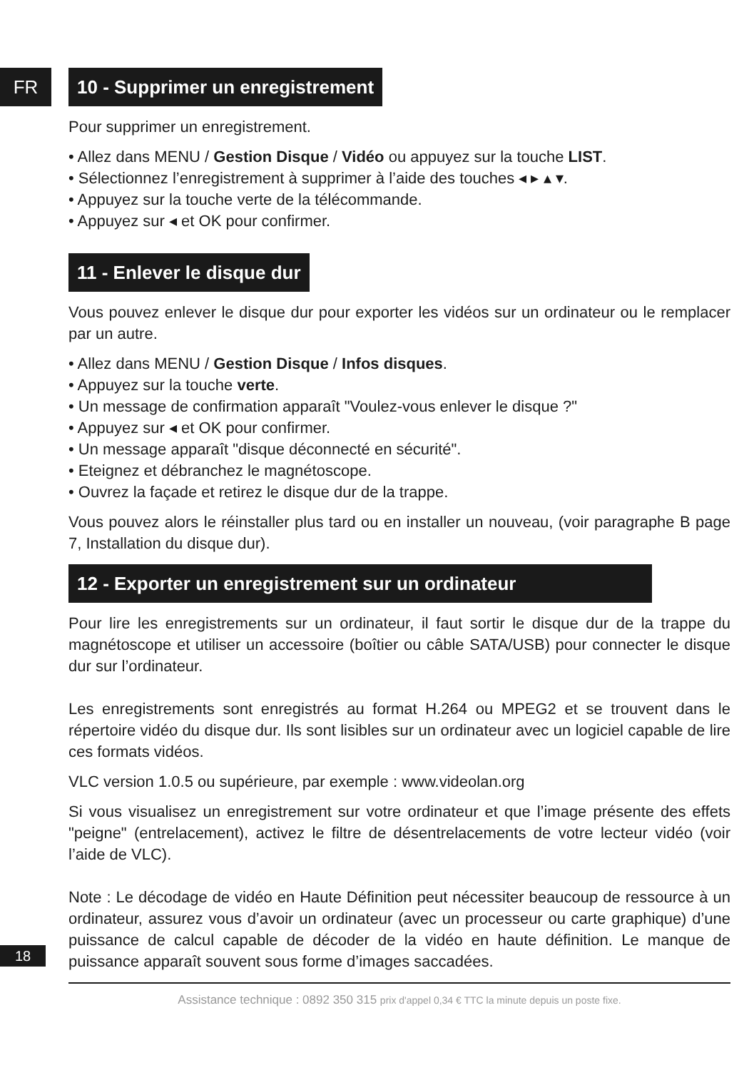FR
10 - Supprimer un enregistrement
Pour supprimer un enregistrement.
• Allez dans MENU / Gestion Disque / Vidéo ou appuyez sur la touche LIST.
• Sélectionnez l’enregistrement à supprimer à l’aide des touches ◂ ▸ ▴ ▾.
• Appuyez sur la touche verte de la télécommande.
• Appuyez sur ◂ et OK pour confirmer.
11 - Enlever le disque dur
Vous pouvez enlever le disque dur pour exporter les vidéos sur un ordinateur ou le remplacer par un autre.
• Allez dans MENU / Gestion Disque / Infos disques.
• Appuyez sur la touche verte.
• Un message de confirmation apparaît "Voulez-vous enlever le disque ?"
• Appuyez sur ◂ et OK pour confirmer.
• Un message apparaît "disque déconnecté en sécurité".
• Eteignez et débranchez le magnétoscope.
• Ouvrez la façade et retirez le disque dur de la trappe.
Vous pouvez alors le réinstaller plus tard ou en installer un nouveau, (voir paragraphe B page 7, Installation du disque dur).
12 - Exporter un enregistrement sur un ordinateur
Pour lire les enregistrements sur un ordinateur, il faut sortir le disque dur de la trappe du magnétoscope et utiliser un accessoire (boîtier ou câble SATA/USB) pour connecter le disque dur sur l’ordinateur.
Les enregistrements sont enregistrés au format H.264 ou MPEG2 et se trouvent dans le répertoire vidéo du disque dur. Ils sont lisibles sur un ordinateur avec un logiciel capable de lire ces formats vidéos.
VLC version 1.0.5 ou supérieure, par exemple : www.videolan.org
Si vous visualisez un enregistrement sur votre ordinateur et que l’image présente des effets "peigne" (entrelacement), activez le filtre de désentrelacements de votre lecteur vidéo (voir l’aide de VLC).
Note : Le décodage de vidéo en Haute Définition peut nécessiter beaucoup de ressource à un ordinateur, assurez vous d’avoir un ordinateur (avec un processeur ou carte graphique) d’une puissance de calcul capable de décoder de la vidéo en haute définition. Le manque de puissance apparaît souvent sous forme d’images saccadées.
Assistance technique : 0892 350 315 prix d'appel 0,34 € TTC la minute depuis un poste fixe.
18